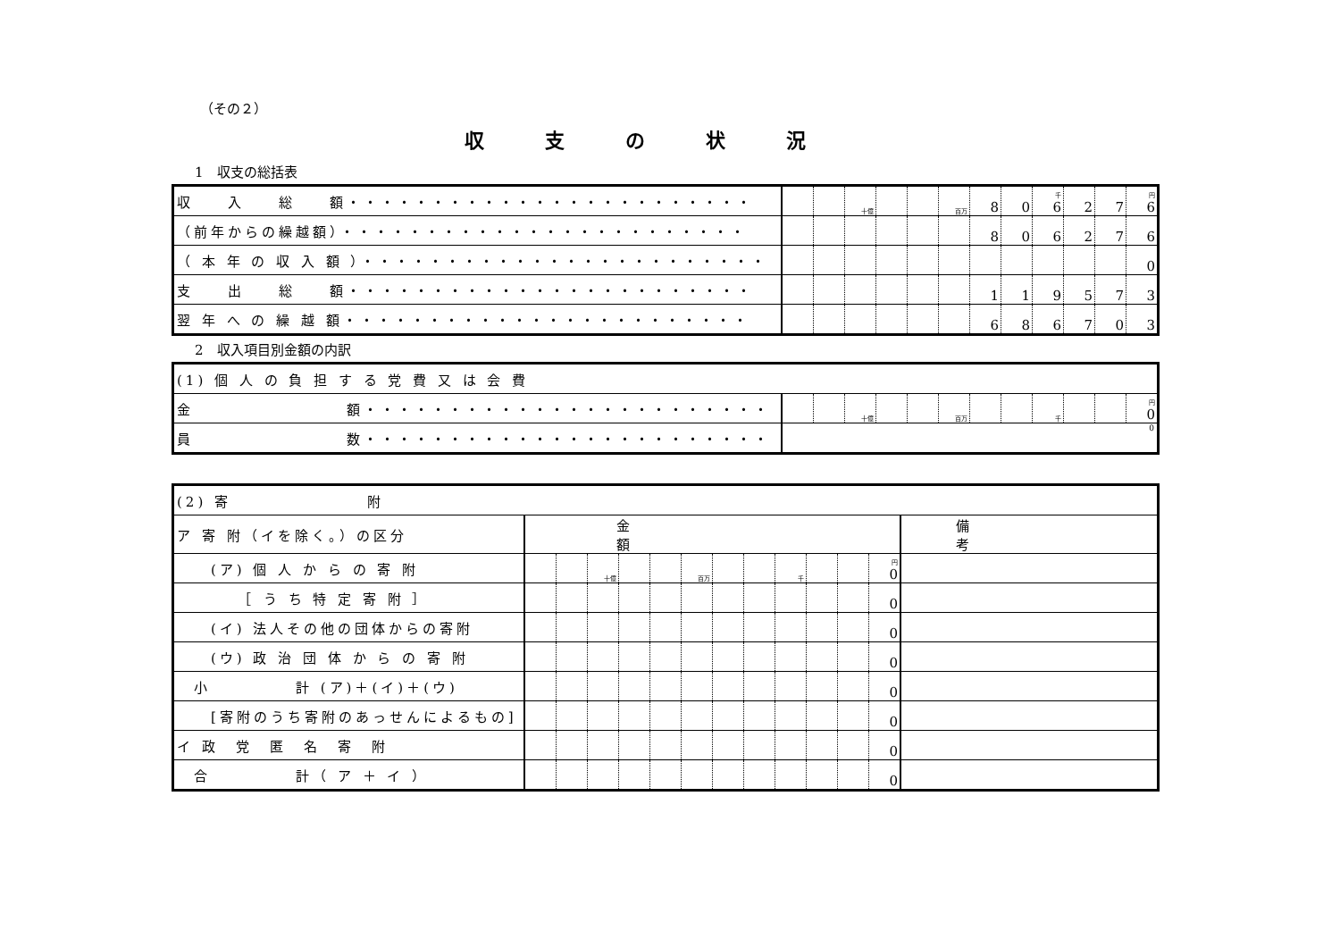（その２）
収支の状況
1　収支の総括表
| 収 入 総 額・・・・・・・・・・・・・・・・・・・・・・・・ | | | 十億 | | | 百万 | 8 | 0 | 千 6 | 2 | 7 | 円 6 |
| （前年からの繰越額）・・・・・・・・・・・・・・・・・・・・・・・・ | | | | | | | 8 | 0 | 6 | 2 | 7 | 6 |
| （ 本 年 の 収 入 額 ）・・・・・・・・・・・・・・・・・・・・・・・・ | | | | | | | | | | | | 0 |
| 支 出 総 額・・・・・・・・・・・・・・・・・・・・・・・・ | | | | | | | 1 | 1 | 9 | 5 | 7 | 3 |
| 翌 年 へ の 繰 越 額・・・・・・・・・・・・・・・・・・・・・・・・ | | | | | | | 6 | 8 | 6 | 7 | 0 | 3 |
2　収入項目別金額の内訳
| (1) 個 人 の 負 担 す る 党 費 又 は 会 費 | | | | | | | | | | | | |
| 金 額・・・・・・・・・・・・・・・・・・・・・・・・ | | | 十億 | | | 百万 | | | 千 | | | 円 0 |
| 員 数・・・・・・・・・・・・・・・・・・・・・・・・ | 0 | | | | | | | | | | | |
| (2) 寄 附 | | | | | | | | | | | | | |
| ア 寄 附（イを除く。）の区分 | 金額 | | | | | | | | | | | | 備考 |
| (ア) 個 人 か ら の 寄 附 | | | 十億 | | | 百万 | | | 千 | | | 円 0 | |
| ［ う ち 特 定 寄 附 ］ | | | | | | | | | | | | 0 | |
| (イ) 法人その他の団体からの寄附 | | | | | | | | | | | | 0 | |
| (ウ) 政 治 団 体 か ら の 寄 附 | | | | | | | | | | | | 0 | |
| 小 計 (ア)＋(イ)＋(ウ) | | | | | | | | | | | | 0 | |
| [寄附のうち寄附のあっせんによるもの] | | | | | | | | | | | | 0 | |
| イ 政 党 匿 名 寄 附 | | | | | | | | | | | | 0 | |
| 合 計（ ア ＋ イ ） | | | | | | | | | | | | 0 | |